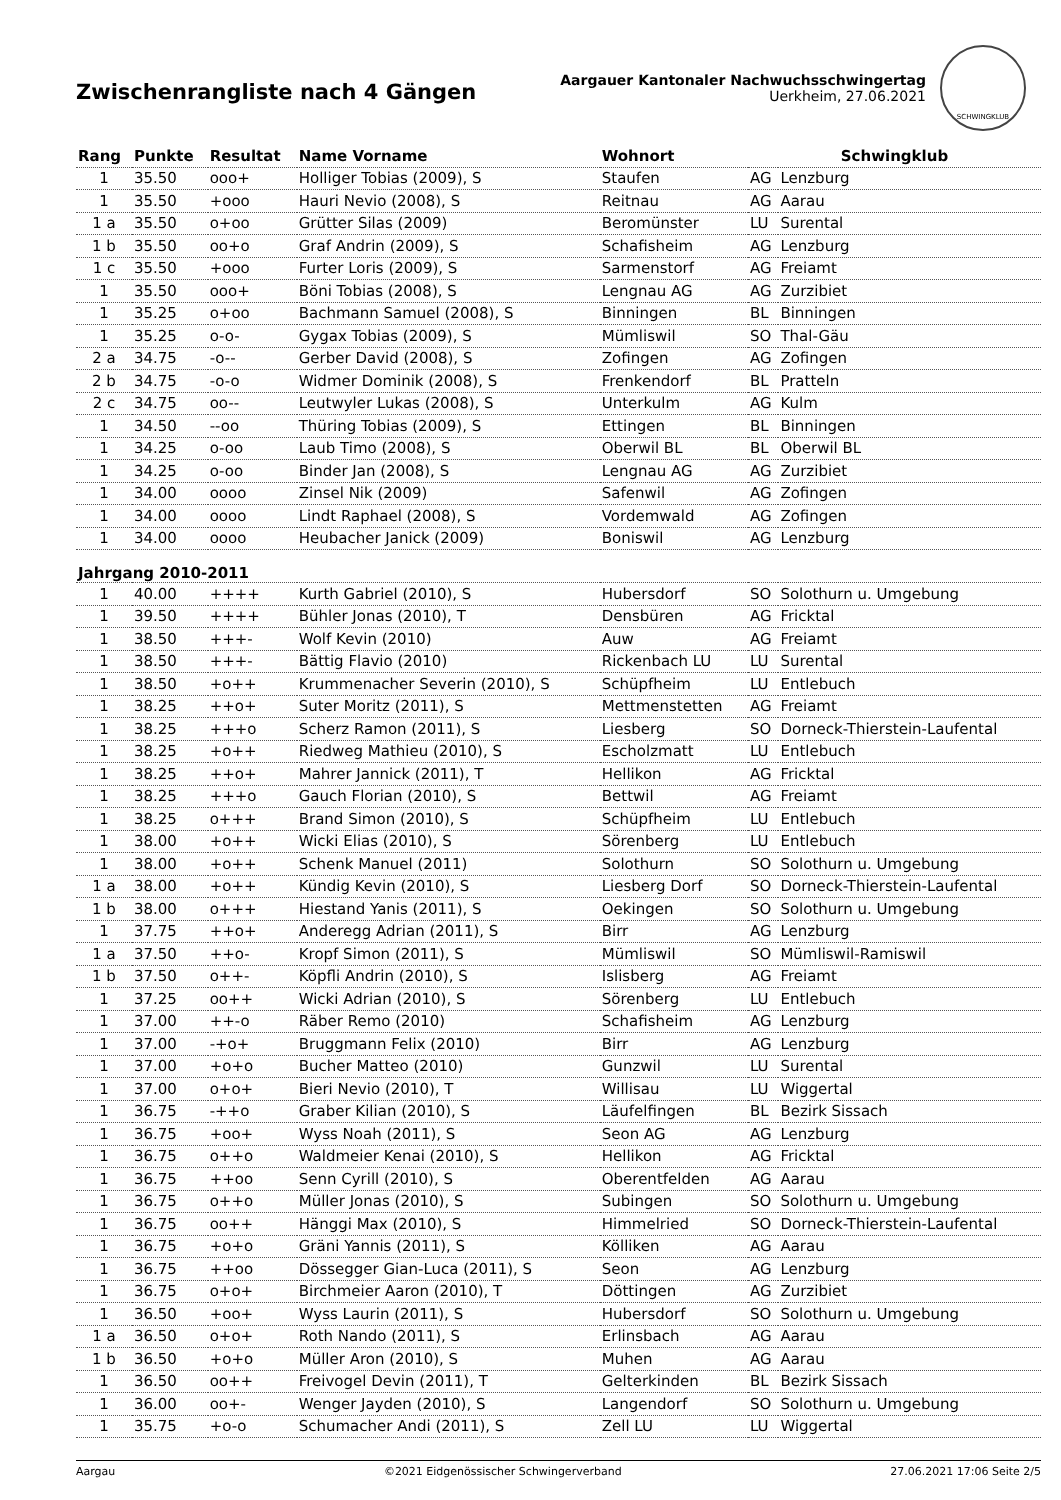Zwischenrangliste nach 4 Gängen
Aargauer Kantonaler Nachwuchsschwingertag
Uerkheim, 27.06.2021
SCHWINGKLUB
| Rang | Punkte | Resultat | Name Vorname | Wohnort | Schwingklub | |
| --- | --- | --- | --- | --- | --- | --- |
| 1 | 35.50 | ooo+ | Holliger Tobias (2009), S | Staufen | AG | Lenzburg |
| 1 | 35.50 | +ooo | Hauri Nevio (2008), S | Reitnau | AG | Aarau |
| 1 a | 35.50 | o+oo | Grütter Silas (2009) | Beromünster | LU | Surental |
| 1 b | 35.50 | oo+o | Graf Andrin (2009), S | Schafisheim | AG | Lenzburg |
| 1 c | 35.50 | +ooo | Furter Loris (2009), S | Sarmenstorf | AG | Freiamt |
| 1 | 35.50 | ooo+ | Böni Tobias (2008), S | Lengnau AG | AG | Zurzibiet |
| 1 | 35.25 | o+oo | Bachmann Samuel (2008), S | Binningen | BL | Binningen |
| 1 | 35.25 | o-o- | Gygax Tobias (2009), S | Mümliswil | SO | Thal-Gäu |
| 2 a | 34.75 | -o-- | Gerber David (2008), S | Zofingen | AG | Zofingen |
| 2 b | 34.75 | -o-o | Widmer Dominik (2008), S | Frenkendorf | BL | Pratteln |
| 2 c | 34.75 | oo-- | Leutwyler Lukas (2008), S | Unterkulm | AG | Kulm |
| 1 | 34.50 | --oo | Thüring Tobias (2009), S | Ettingen | BL | Binningen |
| 1 | 34.25 | o-oo | Laub Timo (2008), S | Oberwil BL | BL | Oberwil BL |
| 1 | 34.25 | o-oo | Binder Jan (2008), S | Lengnau AG | AG | Zurzibiet |
| 1 | 34.00 | oooo | Zinsel Nik (2009) | Safenwil | AG | Zofingen |
| 1 | 34.00 | oooo | Lindt Raphael (2008), S | Vordemwald | AG | Zofingen |
| 1 | 34.00 | oooo | Heubacher Janick (2009) | Boniswil | AG | Lenzburg |
| Jahrgang 2010-2011 | | | | | | |
| 1 | 40.00 | ++++ | Kurth Gabriel (2010), S | Hubersdorf | SO | Solothurn u. Umgebung |
| 1 | 39.50 | ++++ | Bühler Jonas (2010), T | Densbüren | AG | Fricktal |
| 1 | 38.50 | +++- | Wolf Kevin (2010) | Auw | AG | Freiamt |
| 1 | 38.50 | +++- | Bättig Flavio (2010) | Rickenbach LU | LU | Surental |
| 1 | 38.50 | +o++ | Krummenacher Severin (2010), S | Schüpfheim | LU | Entlebuch |
| 1 | 38.25 | ++o+ | Suter Moritz (2011), S | Mettmenstetten | AG | Freiamt |
| 1 | 38.25 | +++o | Scherz Ramon (2011), S | Liesberg | SO | Dorneck-Thierstein-Laufental |
| 1 | 38.25 | +o++ | Riedweg Mathieu (2010), S | Escholzmatt | LU | Entlebuch |
| 1 | 38.25 | ++o+ | Mahrer Jannick (2011), T | Hellikon | AG | Fricktal |
| 1 | 38.25 | +++o | Gauch Florian (2010), S | Bettwil | AG | Freiamt |
| 1 | 38.25 | o+++ | Brand Simon (2010), S | Schüpfheim | LU | Entlebuch |
| 1 | 38.00 | +o++ | Wicki Elias (2010), S | Sörenberg | LU | Entlebuch |
| 1 | 38.00 | +o++ | Schenk Manuel (2011) | Solothurn | SO | Solothurn u. Umgebung |
| 1 a | 38.00 | +o++ | Kündig Kevin (2010), S | Liesberg Dorf | SO | Dorneck-Thierstein-Laufental |
| 1 b | 38.00 | o+++ | Hiestand Yanis (2011), S | Oekingen | SO | Solothurn u. Umgebung |
| 1 | 37.75 | ++o+ | Anderegg Adrian (2011), S | Birr | AG | Lenzburg |
| 1 a | 37.50 | ++o- | Kropf Simon (2011), S | Mümliswil | SO | Mümliswil-Ramiswil |
| 1 b | 37.50 | o++- | Köpfli Andrin (2010), S | Islisberg | AG | Freiamt |
| 1 | 37.25 | oo++ | Wicki Adrian (2010), S | Sörenberg | LU | Entlebuch |
| 1 | 37.00 | ++-o | Räber Remo (2010) | Schafisheim | AG | Lenzburg |
| 1 | 37.00 | -+o+ | Bruggmann Felix (2010) | Birr | AG | Lenzburg |
| 1 | 37.00 | +o+o | Bucher Matteo (2010) | Gunzwil | LU | Surental |
| 1 | 37.00 | o+o+ | Bieri Nevio (2010), T | Willisau | LU | Wiggertal |
| 1 | 36.75 | -++o | Graber Kilian (2010), S | Läufelfingen | BL | Bezirk Sissach |
| 1 | 36.75 | +oo+ | Wyss Noah (2011), S | Seon AG | AG | Lenzburg |
| 1 | 36.75 | o++o | Waldmeier Kenai (2010), S | Hellikon | AG | Fricktal |
| 1 | 36.75 | ++oo | Senn Cyrill (2010), S | Oberentfelden | AG | Aarau |
| 1 | 36.75 | o++o | Müller Jonas (2010), S | Subingen | SO | Solothurn u. Umgebung |
| 1 | 36.75 | oo++ | Hänggi Max (2010), S | Himmelried | SO | Dorneck-Thierstein-Laufental |
| 1 | 36.75 | +o+o | Gräni Yannis (2011), S | Kölliken | AG | Aarau |
| 1 | 36.75 | ++oo | Dössegger Gian-Luca (2011), S | Seon | AG | Lenzburg |
| 1 | 36.75 | o+o+ | Birchmeier Aaron (2010), T | Döttingen | AG | Zurzibiet |
| 1 | 36.50 | +oo+ | Wyss Laurin (2011), S | Hubersdorf | SO | Solothurn u. Umgebung |
| 1 a | 36.50 | o+o+ | Roth Nando (2011), S | Erlinsbach | AG | Aarau |
| 1 b | 36.50 | +o+o | Müller Aron (2010), S | Muhen | AG | Aarau |
| 1 | 36.50 | oo++ | Freivogel Devin (2011), T | Gelterkinden | BL | Bezirk Sissach |
| 1 | 36.00 | oo+- | Wenger Jayden (2010), S | Langendorf | SO | Solothurn u. Umgebung |
| 1 | 35.75 | +o-o | Schumacher Andi (2011), S | Zell LU | LU | Wiggertal |
Aargau ©2021 Eidgenössischer Schwingerverband 27.06.2021 17:06 Seite 2/5